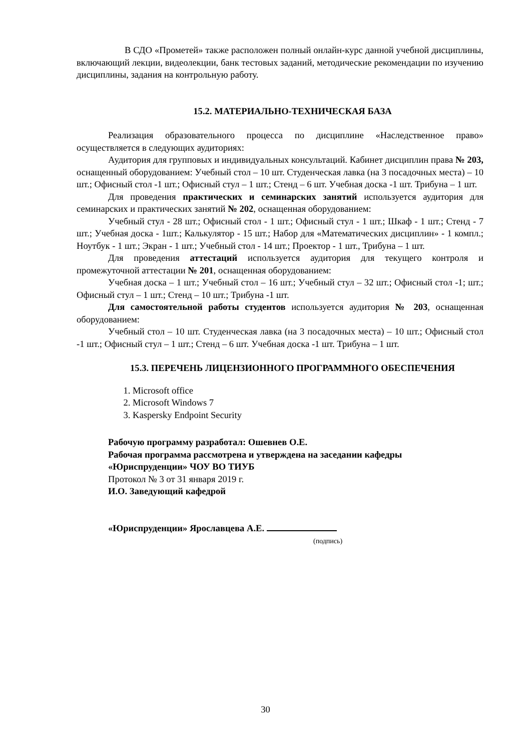В СДО «Прометей» также расположен полный онлайн-курс данной учебной дисциплины, включающий лекции, видеолекции, банк тестовых заданий, методические рекомендации по изучению дисциплины, задания на контрольную работу.
15.2. МАТЕРИАЛЬНО-ТЕХНИЧЕСКАЯ БАЗА
Реализация образовательного процесса по дисциплине «Наследственное право» осуществляется в следующих аудиториях:
Аудитория для групповых и индивидуальных консультаций. Кабинет дисциплин права № 203, оснащенный оборудованием: Учебный стол – 10 шт. Студенческая лавка (на 3 посадочных места) – 10 шт.; Офисный стол -1 шт.; Офисный стул – 1 шт.; Стенд – 6 шт. Учебная доска -1 шт. Трибуна – 1 шт.
Для проведения практических и семинарских занятий используется аудитория для семинарских и практических занятий № 202, оснащенная оборудованием:
Учебный стул - 28 шт.; Офисный стол - 1 шт.; Офисный стул - 1 шт.; Шкаф - 1 шт.; Стенд - 7 шт.; Учебная доска - 1шт.; Калькулятор - 15 шт.; Набор для «Математических дисциплин» - 1 компл.; Ноутбук - 1 шт.; Экран - 1 шт.; Учебный стол - 14 шт.; Проектор - 1 шт., Трибуна – 1 шт.
Для проведения аттестаций используется аудитория для текущего контроля и промежуточной аттестации № 201, оснащенная оборудованием:
Учебная доска – 1 шт.; Учебный стол – 16 шт.; Учебный стул – 32 шт.; Офисный стол -1; шт.; Офисный стул – 1 шт.; Стенд – 10 шт.; Трибуна -1 шт.
Для самостоятельной работы студентов используется аудитория № 203, оснащенная оборудованием:
Учебный стол – 10 шт. Студенческая лавка (на 3 посадочных места) – 10 шт.; Офисный стол -1 шт.; Офисный стул – 1 шт.; Стенд – 6 шт. Учебная доска -1 шт. Трибуна – 1 шт.
15.3. ПЕРЕЧЕНЬ ЛИЦЕНЗИОННОГО ПРОГРАММНОГО ОБЕСПЕЧЕНИЯ
1. Microsoft office
2. Microsoft Windows 7
3. Kaspersky Endpoint Security
Рабочую программу разработал: Ошевнев О.Е.
Рабочая программа рассмотрена и утверждена на заседании кафедры «Юриспруденции» ЧОУ ВО ТИУБ
Протокол № 3 от 31 января 2019 г.
И.О. Заведующий кафедрой
«Юриспруденции» Ярославцева А.Е.
(подпись)
30